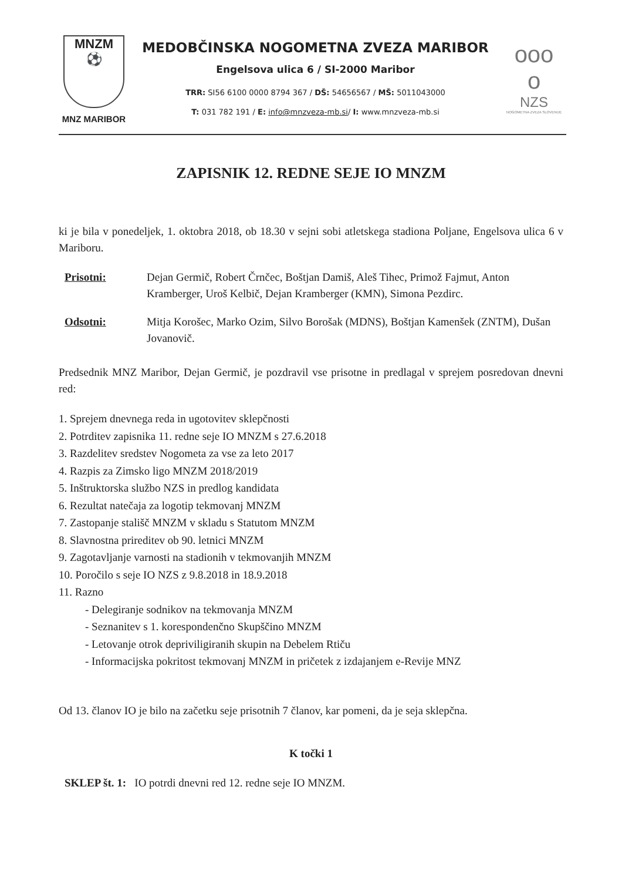MNZM
⚽
MNZ MARIBOR
MEDOBČINSKA NOGOMETNA ZVEZA MARIBOR
Engelsova ulica 6 / SI-2000 Maribor
TRR: SI56 6100 0000 8794 367 / DŠ: 54656567 / MŠ: 5011043000
T: 031 782 191 / E: info@mnzveza-mb.si/ I: www.mnzveza-mb.si
ooo
o
NZS
NOGOMETNA ZVEZA SLOVENIJE
ZAPISNIK 12. REDNE SEJE IO MNZM
ki je bila v ponedeljek, 1. oktobra 2018, ob 18.30 v sejni sobi atletskega stadiona Poljane, Engelsova ulica 6 v Mariboru.
Prisotni: Dejan Germič, Robert Črnčec, Boštjan Damiš, Aleš Tihec, Primož Fajmut, Anton Kramberger, Uroš Kelbič, Dejan Kramberger (KMN), Simona Pezdirc.
Odsotni: Mitja Korošec, Marko Ozim, Silvo Borošak (MDNS), Boštjan Kamenšek (ZNTM), Dušan Jovanovič.
Predsednik MNZ Maribor, Dejan Germič, je pozdravil vse prisotne in predlagal v sprejem posredovan dnevni red:
1. Sprejem dnevnega reda in ugotovitev sklepčnosti
2. Potrditev zapisnika 11. redne seje IO MNZM s 27.6.2018
3. Razdelitev sredstev Nogometa za vse za leto 2017
4. Razpis za Zimsko ligo MNZM 2018/2019
5. Inštruktorska službo NZS in predlog kandidata
6. Rezultat natečaja za logotip tekmovanj MNZM
7. Zastopanje stališč MNZM v skladu s Statutom MNZM
8. Slavnostna prireditev ob 90. letnici MNZM
9. Zagotavljanje varnosti na stadionih v tekmovanjih MNZM
10. Poročilo s seje IO NZS z 9.8.2018 in 18.9.2018
11. Razno
- Delegiranje sodnikov na tekmovanja MNZM
- Seznanitev s 1. korespondenčno Skupščino MNZM
- Letovanje otrok depriviligiranih skupin na Debelem Rtiču
- Informacijska pokritost tekmovanj MNZM in pričetek z izdajanjem e-Revije MNZ
Od 13. članov IO je bilo na začetku seje prisotnih 7 članov, kar pomeni, da je seja sklepčna.
K točki 1
SKLEP št. 1: IO potrdi dnevni red 12. redne seje IO MNZM.